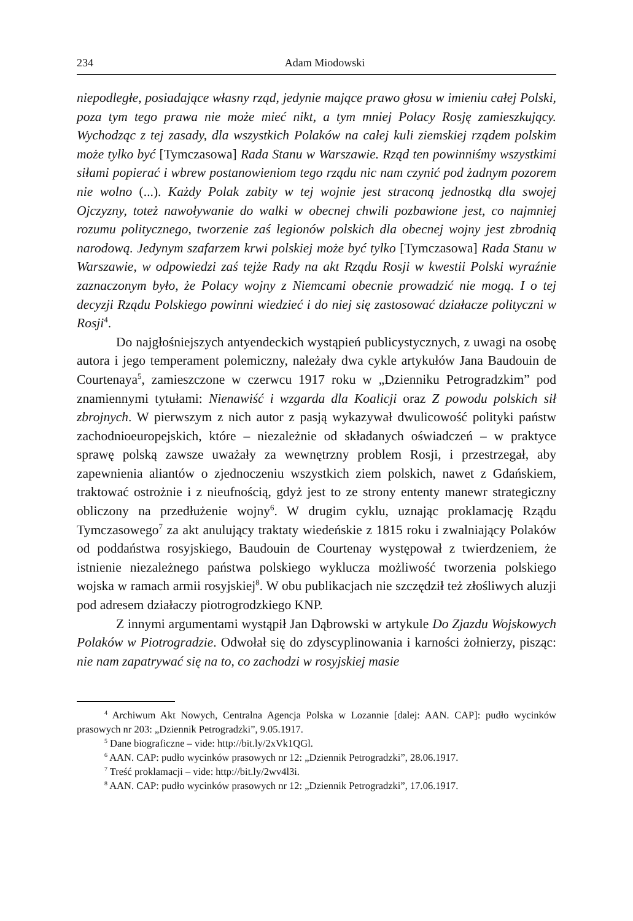234 Adam Miodowski
niepodległe, posiadające własny rząd, jedynie mające prawo głosu w imieniu całej Polski, poza tym tego prawa nie może mieć nikt, a tym mniej Polacy Rosję zamieszkujący. Wychodząc z tej zasady, dla wszystkich Polaków na całej kuli ziemskiej rządem polskim może tylko być [Tymczasowa] Rada Stanu w Warszawie. Rząd ten powinniśmy wszystkimi siłami popierać i wbrew postanowieniom tego rządu nic nam czynić pod żadnym pozorem nie wolno (...). Każdy Polak zabity w tej wojnie jest straconą jednostką dla swojej Ojczyzny, toteż nawoływanie do walki w obecnej chwili pozbawione jest, co najmniej rozumu politycznego, tworzenie zaś legionów polskich dla obecnej wojny jest zbrodnią narodową. Jedynym szafarzem krwi polskiej może być tylko [Tymczasowa] Rada Stanu w Warszawie, w odpowiedzi zaś tejże Rady na akt Rządu Rosji w kwestii Polski wyraźnie zaznaczonym było, że Polacy wojny z Niemcami obecnie prowadzić nie mogą. I o tej decyzji Rządu Polskiego powinni wiedzieć i do niej się zastosować działacze polityczni w Rosji<sup>4</sup>.
Do najgłośniejszych antyendeckich wystąpień publicystycznych, z uwagi na osobę autora i jego temperament polemiczny, należały dwa cykle artykułów Jana Baudouin de Courtenaya<sup>5</sup>, zamieszczone w czerwcu 1917 roku w „Dzienniku Petrogradzkim” pod znamiennymi tytułami: Nienawiść i wzgarda dla Koalicji oraz Z powodu polskich sił zbrojnych. W pierwszym z nich autor z pasją wykazywał dwulicowość polityki państw zachodnioeuropejskich, które – niezależnie od składanych oświadczeń – w praktyce sprawę polską zawsze uważały za wewnętrzny problem Rosji, i przestrzegał, aby zapewnienia aliantów o zjednoczeniu wszystkich ziem polskich, nawet z Gdańskiem, traktować ostrożnie i z nieufnością, gdyż jest to ze strony ententy manewr strategiczny obliczony na przedłużenie wojny<sup>6</sup>. W drugim cyklu, uznając proklamację Rządu Tymczasowego<sup>7</sup> za akt anulujący traktaty wiedeńskie z 1815 roku i zwalniający Polaków od poddaństwa rosyjskiego, Baudouin de Courtenay występował z twierdzeniem, że istnienie niezależnego państwa polskiego wyklucza możliwość tworzenia polskiego wojska w ramach armii rosyjskiej<sup>8</sup>. W obu publikacjach nie szczędził też złośliwych aluzji pod adresem działaczy piotrogrodzkiego KNP.
Z innymi argumentami wystąpił Jan Dąbrowski w artykule Do Zjazdu Wojskowych Polaków w Piotrogradzie. Odwołał się do zdyscyplinowania i karności żołnierzy, pisząc: nie nam zapatrywać się na to, co zachodzi w rosyjskiej masie
<sup>4</sup> Archiwum Akt Nowych, Centralna Agencja Polska w Lozannie [dalej: AAN. CAP]: pudło wycinków prasowych nr 203: „Dziennik Petrogradzki”, 9.05.1917.
<sup>5</sup> Dane biograficzne – vide: http://bit.ly/2xVk1QGl.
<sup>6</sup> AAN. CAP: pudło wycinków prasowych nr 12: „Dziennik Petrogradzki”, 28.06.1917.
<sup>7</sup> Treść proklamacji – vide: http://bit.ly/2wv4l3i.
<sup>8</sup> AAN. CAP: pudło wycinków prasowych nr 12: „Dziennik Petrogradzki”, 17.06.1917.